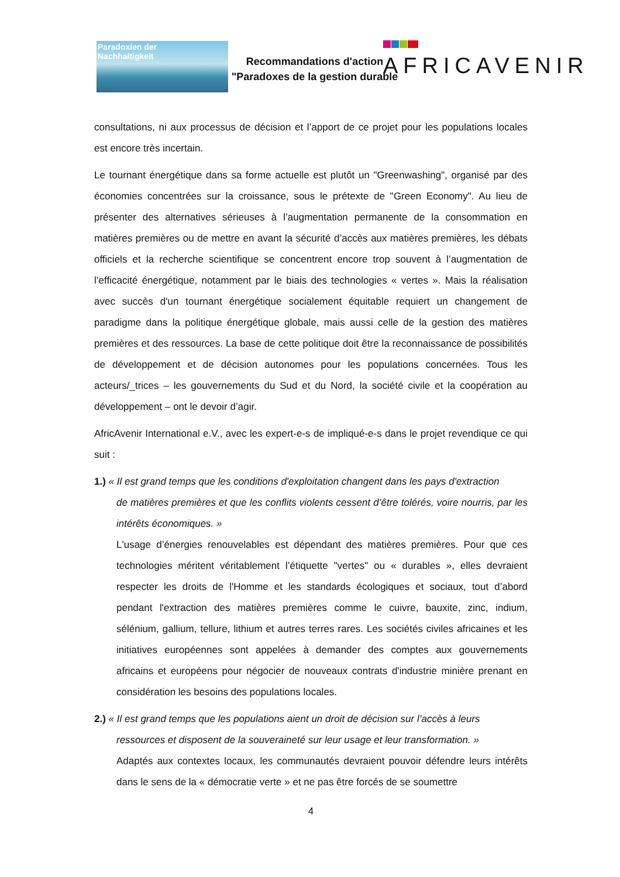Paradoxien der
Nachhaltigkeit
Recommandations d'action
"Paradoxes de la gestion durable
AFRICAVENIR
consultations, ni aux processus de décision et l’apport de ce projet pour les populations locales est encore très incertain.
Le tournant énergétique dans sa forme actuelle est plutôt un "Greenwashing", organisé par des économies concentrées sur la croissance, sous le prétexte de "Green Economy". Au lieu de présenter des alternatives sérieuses à l’augmentation permanente de la consommation en matières premières ou de mettre en avant la sécurité d’accès aux matières premières, les débats officiels et la recherche scientifique se concentrent encore trop souvent à l’augmentation de l’efficacité énergétique, notamment par le biais des technologies « vertes ». Mais la réalisation avec succès d'un tournant énergétique socialement équitable requiert un changement de paradigme dans la politique énergétique globale, mais aussi celle de la gestion des matières premières et des ressources. La base de cette politique doit être la reconnaissance de possibilités de développement et de décision autonomes pour les populations concernées. Tous les acteurs/_trices – les gouvernements du Sud et du Nord, la société civile et la coopération au développement – ont le devoir d’agir.
AfricAvenir International e.V., avec les expert-e-s de impliqué-e-s dans le projet revendique ce qui suit :
1.) « Il est grand temps que les conditions d'exploitation changent dans les pays d'extraction
de matières premières et que les conflits violents cessent d’être tolérés, voire nourris, par les intérêts économiques. »
L'usage d’énergies renouvelables est dépendant des matières premières. Pour que ces technologies méritent véritablement l’étiquette "vertes" ou « durables », elles devraient respecter les droits de l'Homme et les standards écologiques et sociaux, tout d’abord pendant l'extraction des matières premières comme le cuivre, bauxite, zinc, indium, sélénium, gallium, tellure, lithium et autres terres rares. Les sociétés civiles africaines et les initiatives européennes sont appelées à demander des comptes aux gouvernements africains et européens pour négocier de nouveaux contrats d'industrie minière prenant en considération les besoins des populations locales.
2.) « Il est grand temps que les populations aient un droit de décision sur l’accès à leurs
ressources et disposent de la souveraineté sur leur usage et leur transformation. »
Adaptés aux contextes locaux, les communautés devraient pouvoir défendre leurs intérêts dans le sens de la « démocratie verte » et ne pas être forcés de se soumettre
4